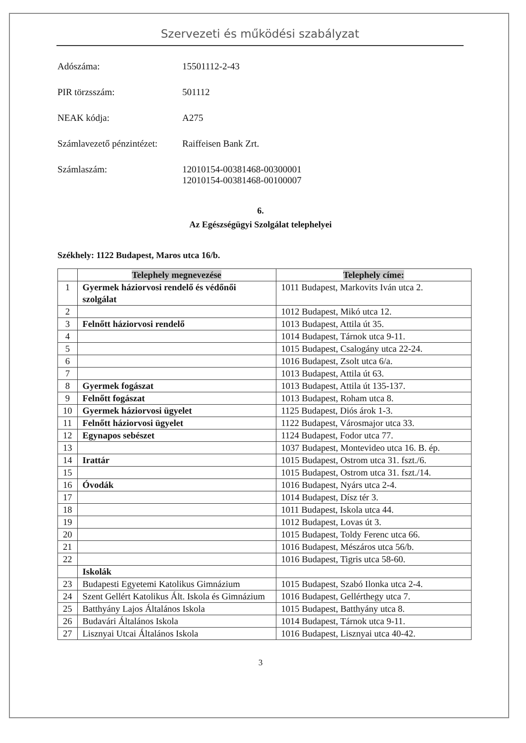Szervezeti és működési szabályzat
Adószáma: 15501112-2-43
PIR törzsszám: 501112
NEAK kódja: A275
Számlavezető pénzintézet:
Raiffeisen Bank Zrt.
Számlaszám: 12010154-00381468-00300001
12010154-00381468-00100007
6.
Az Egészségügyi Szolgálat telephelyei
Székhely: 1122 Budapest, Maros utca 16/b.
| | Telephely megnevezése | Telephely címe: |
| --- | --- | --- |
| 1 | Gyermek háziorvosi rendelő és védőnői szolgálat | 1011 Budapest, Markovits Iván utca 2. |
| 2 | | 1012 Budapest, Mikó utca 12. |
| 3 | Felnőtt háziorvosi rendelő | 1013 Budapest, Attila út 35. |
| 4 | | 1014 Budapest, Tárnok utca 9-11. |
| 5 | | 1015 Budapest, Csalogány utca 22-24. |
| 6 | | 1016 Budapest, Zsolt utca 6/a. |
| 7 | | 1013 Budapest, Attila út 63. |
| 8 | Gyermek fogászat | 1013 Budapest, Attila út 135-137. |
| 9 | Felnőtt fogászat | 1013 Budapest, Roham utca 8. |
| 10 | Gyermek háziorvosi ügyelet | 1125 Budapest, Diós árok 1-3. |
| 11 | Felnőtt háziorvosi ügyelet | 1122 Budapest, Városmajor utca 33. |
| 12 | Egynapos sebészet | 1124 Budapest, Fodor utca 77. |
| 13 | | 1037 Budapest, Montevideo utca 16. B. ép. |
| 14 | Irattár | 1015 Budapest, Ostrom utca 31. fszt./6. |
| 15 | | 1015 Budapest, Ostrom utca 31. fszt./14. |
| 16 | Óvodák | 1016 Budapest, Nyárs utca 2-4. |
| 17 | | 1014 Budapest, Dísz tér 3. |
| 18 | | 1011 Budapest, Iskola utca 44. |
| 19 | | 1012 Budapest, Lovas út 3. |
| 20 | | 1015 Budapest, Toldy Ferenc utca 66. |
| 21 | | 1016 Budapest, Mészáros utca 56/b. |
| 22 | | 1016 Budapest, Tigris utca 58-60. |
| | Iskolák | |
| 23 | Budapesti Egyetemi Katolikus Gimnázium | 1015 Budapest, Szabó Ilonka utca 2-4. |
| 24 | Szent Gellért Katolikus Ált. Iskola és Gimnázium | 1016 Budapest, Gellérthegy utca 7. |
| 25 | Batthyány Lajos Általános Iskola | 1015 Budapest, Batthyány utca 8. |
| 26 | Budavári Általános Iskola | 1014 Budapest, Tárnok utca 9-11. |
| 27 | Lisznyai Utcai Általános Iskola | 1016 Budapest, Lisznyai utca 40-42. |
3